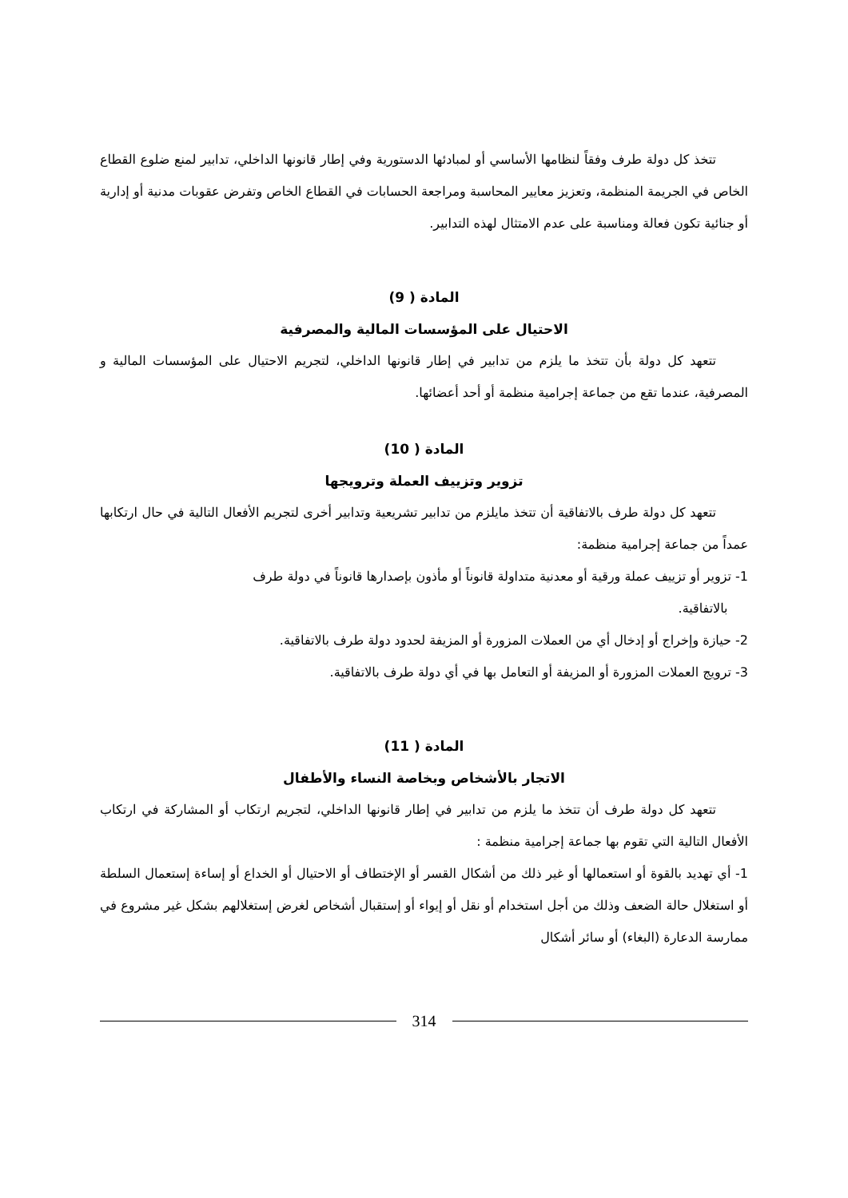تتخذ كل دولة طرف وفقاً لنظامها الأساسي أو لمبادئها الدستورية وفي إطار قانونها الداخلي، تدابير لمنع ضلوع القطاع الخاص في الجريمة المنظمة، وتعزيز معايير المحاسبة ومراجعة الحسابات في القطاع الخاص وتفرض عقوبات مدنية أو إدارية أو جنائية تكون فعالة ومناسبة على عدم الامتثال لهذه التدابير.
المادة ( 9)
الاحتيال على المؤسسات المالية والمصرفية
تتعهد كل دولة بأن تتخذ ما يلزم من تدابير في إطار قانونها الداخلي، لتجريم الاحتيال على المؤسسات المالية و المصرفية، عندما تقع من جماعة إجرامية منظمة أو أحد أعضائها.
المادة ( 10)
تزوير وتزييف العملة وترويجها
تتعهد كل دولة طرف بالاتفاقية أن تتخذ مايلزم من تدابير تشريعية وتدابير أخرى لتجريم الأفعال التالية في حال ارتكابها عمداً من جماعة إجرامية منظمة:
1- تزوير أو تزييف عملة ورقية أو معدنية متداولة قانوناً أو مأذون بإصدارها قانوناً في دولة طرف
بالاتفاقية.
2- حيازة وإخراج أو إدخال أي من العملات المزورة أو المزيفة لحدود دولة طرف بالاتفاقية.
3- ترويج العملات المزورة أو المزيفة أو التعامل بها في أي دولة طرف بالاتفاقية.
المادة ( 11)
الاتجار بالأشخاص وبخاصة النساء والأطفال
تتعهد كل دولة طرف أن تتخذ ما يلزم من تدابير في إطار قانونها الداخلي، لتجريم ارتكاب أو المشاركة في ارتكاب الأفعال التالية التي تقوم بها جماعة إجرامية منظمة :
1- أي تهديد بالقوة أو استعمالها أو غير ذلك من أشكال القسر أو الإختطاف أو الاحتيال أو الخداع أو إساءة إستعمال السلطة أو استغلال حالة الضعف وذلك من أجل استخدام أو نقل أو إيواء أو إستقبال أشخاص لغرض إستغلالهم بشكل غير مشروع في ممارسة الدعارة (البغاء) أو سائر أشكال
314